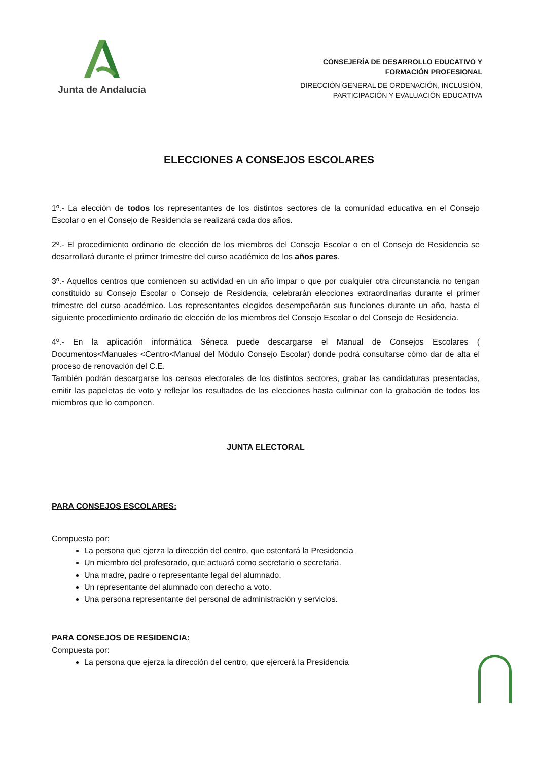Junta de Andalucía
CONSEJERÍA DE DESARROLLO EDUCATIVO Y
FORMACIÓN PROFESIONAL
DIRECCIÓN GENERAL DE ORDENACIÓN, INCLUSIÓN,
PARTICIPACIÓN Y EVALUACIÓN EDUCATIVA
ELECCIONES A CONSEJOS ESCOLARES
1º.- La elección de todos los representantes de los distintos sectores de la comunidad educativa en el Consejo Escolar o en el Consejo de Residencia se realizará cada dos años.
2º.- El procedimiento ordinario de elección de los miembros del Consejo Escolar o en el Consejo de Residencia se desarrollará durante el primer trimestre del curso académico de los años pares.
3º.- Aquellos centros que comiencen su actividad en un año impar o que por cualquier otra circunstancia no tengan constituido su Consejo Escolar o Consejo de Residencia, celebrarán elecciones extraordinarias durante el primer trimestre del curso académico. Los representantes elegidos desempeñarán sus funciones durante un año, hasta el siguiente procedimiento ordinario de elección de los miembros del Consejo Escolar o del Consejo de Residencia.
4º.- En la aplicación informática Séneca puede descargarse el Manual de Consejos Escolares ( Documentos<Manuales <Centro<Manual del Módulo Consejo Escolar) donde podrá consultarse cómo dar de alta el proceso de renovación del C.E.
También podrán descargarse los censos electorales de los distintos sectores, grabar las candidaturas presentadas, emitir las papeletas de voto y reflejar los resultados de las elecciones hasta culminar con la grabación de todos los miembros que lo componen.
JUNTA ELECTORAL
PARA CONSEJOS ESCOLARES:
Compuesta por:
La persona que ejerza la dirección del centro, que ostentará la Presidencia
Un miembro del profesorado, que actuará como secretario o secretaria.
Una madre, padre o representante legal del alumnado.
Un representante del alumnado con derecho a voto.
Una persona representante del personal de administración y servicios.
PARA CONSEJOS DE RESIDENCIA:
Compuesta por:
La persona que ejerza la dirección del centro, que ejercerá la Presidencia